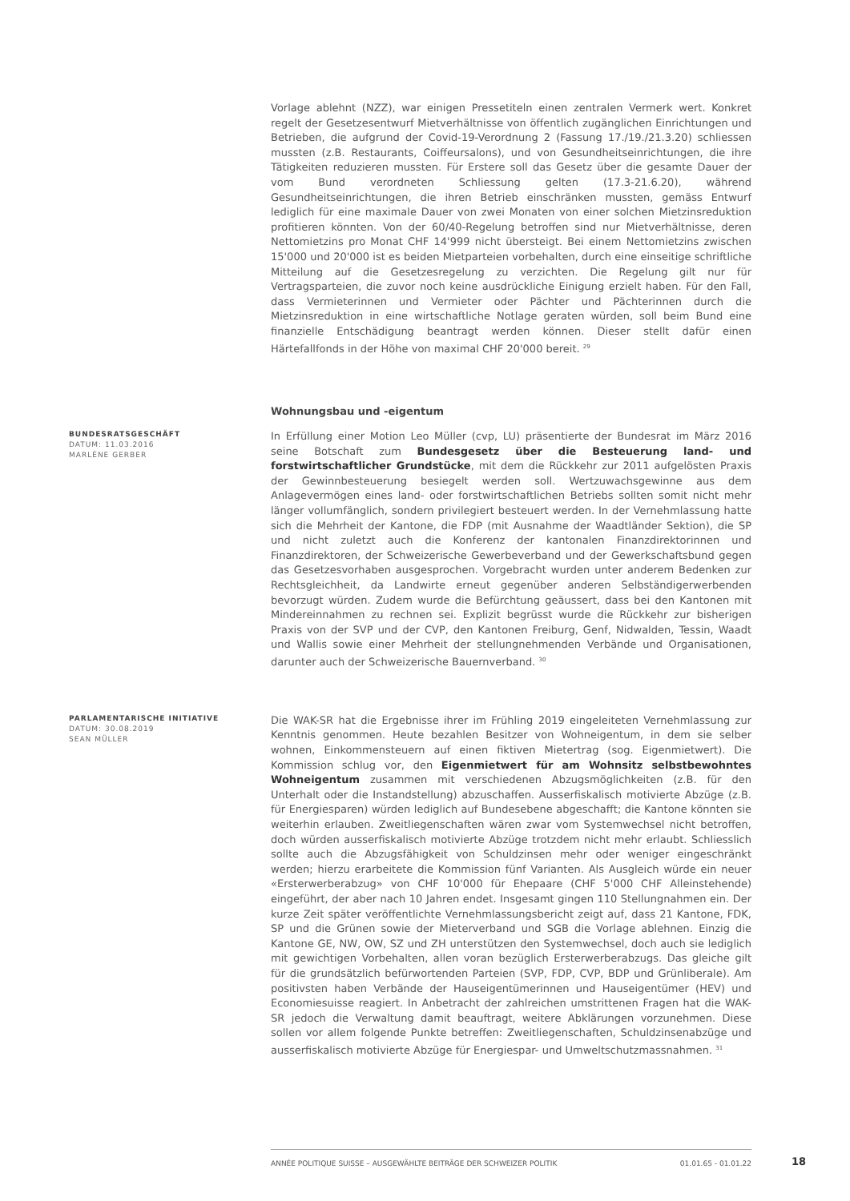Vorlage ablehnt (NZZ), war einigen Pressetiteln einen zentralen Vermerk wert. Konkret regelt der Gesetzesentwurf Mietverhältnisse von öffentlich zugänglichen Einrichtungen und Betrieben, die aufgrund der Covid-19-Verordnung 2 (Fassung 17./19./21.3.20) schliessen mussten (z.B. Restaurants, Coiffeursalons), und von Gesundheitseinrichtungen, die ihre Tätigkeiten reduzieren mussten. Für Erstere soll das Gesetz über die gesamte Dauer der vom Bund verordneten Schliessung gelten (17.3-21.6.20), während Gesundheitseinrichtungen, die ihren Betrieb einschränken mussten, gemäss Entwurf lediglich für eine maximale Dauer von zwei Monaten von einer solchen Mietzinsreduktion profitieren könnten. Von der 60/40-Regelung betroffen sind nur Mietverhältnisse, deren Nettomietzins pro Monat CHF 14'999 nicht übersteigt. Bei einem Nettomietzins zwischen 15'000 und 20'000 ist es beiden Mietparteien vorbehalten, durch eine einseitige schriftliche Mitteilung auf die Gesetzesregelung zu verzichten. Die Regelung gilt nur für Vertragsparteien, die zuvor noch keine ausdrückliche Einigung erzielt haben. Für den Fall, dass Vermieterinnen und Vermieter oder Pächter und Pächterinnen durch die Mietzinsreduktion in eine wirtschaftliche Notlage geraten würden, soll beim Bund eine finanzielle Entschädigung beantragt werden können. Dieser stellt dafür einen Härtefallfonds in der Höhe von maximal CHF 20'000 bereit. <sup>29</sup>
Wohnungsbau und -eigentum
BUNDESRATSGESCHÄFT
DATUM: 11.03.2016
MARLÈNE GERBER
In Erfüllung einer Motion Leo Müller (cvp, LU) präsentierte der Bundesrat im März 2016 seine Botschaft zum Bundesgesetz über die Besteuerung land- und forstwirtschaftlicher Grundstücke, mit dem die Rückkehr zur 2011 aufgelösten Praxis der Gewinnbesteuerung besiegelt werden soll. Wertzuwachsgewinne aus dem Anlagevermögen eines land- oder forstwirtschaftlichen Betriebs sollten somit nicht mehr länger vollumfänglich, sondern privilegiert besteuert werden. In der Vernehmlassung hatte sich die Mehrheit der Kantone, die FDP (mit Ausnahme der Waadtländer Sektion), die SP und nicht zuletzt auch die Konferenz der kantonalen Finanzdirektorinnen und Finanzdirektoren, der Schweizerische Gewerbeverband und der Gewerkschaftsbund gegen das Gesetzesvorhaben ausgesprochen. Vorgebracht wurden unter anderem Bedenken zur Rechtsgleichheit, da Landwirte erneut gegenüber anderen Selbständigerwerbenden bevorzugt würden. Zudem wurde die Befürchtung geäussert, dass bei den Kantonen mit Mindereinnahmen zu rechnen sei. Explizit begrüsst wurde die Rückkehr zur bisherigen Praxis von der SVP und der CVP, den Kantonen Freiburg, Genf, Nidwalden, Tessin, Waadt und Wallis sowie einer Mehrheit der stellungnehmenden Verbände und Organisationen, darunter auch der Schweizerische Bauernverband. <sup>30</sup>
PARLAMENTARISCHE INITIATIVE
DATUM: 30.08.2019
SEAN MÜLLER
Die WAK-SR hat die Ergebnisse ihrer im Frühling 2019 eingeleiteten Vernehmlassung zur Kenntnis genommen. Heute bezahlen Besitzer von Wohneigentum, in dem sie selber wohnen, Einkommensteuern auf einen fiktiven Mietertrag (sog. Eigenmietwert). Die Kommission schlug vor, den Eigenmietwert für am Wohnsitz selbstbewohntes Wohneigentum zusammen mit verschiedenen Abzugsmöglichkeiten (z.B. für den Unterhalt oder die Instandstellung) abzuschaffen. Ausserfiskalisch motivierte Abzüge (z.B. für Energiesparen) würden lediglich auf Bundesebene abgeschafft; die Kantone könnten sie weiterhin erlauben. Zweitliegenschaften wären zwar vom Systemwechsel nicht betroffen, doch würden ausserfiskalisch motivierte Abzüge trotzdem nicht mehr erlaubt. Schliesslich sollte auch die Abzugsfähigkeit von Schuldzinsen mehr oder weniger eingeschränkt werden; hierzu erarbeitete die Kommission fünf Varianten. Als Ausgleich würde ein neuer «Ersterwerberabzug» von CHF 10'000 für Ehepaare (CHF 5'000 CHF Alleinstehende) eingeführt, der aber nach 10 Jahren endet. Insgesamt gingen 110 Stellungnahmen ein. Der kurze Zeit später veröffentlichte Vernehmlassungsbericht zeigt auf, dass 21 Kantone, FDK, SP und die Grünen sowie der Mieterverband und SGB die Vorlage ablehnen. Einzig die Kantone GE, NW, OW, SZ und ZH unterstützen den Systemwechsel, doch auch sie lediglich mit gewichtigen Vorbehalten, allen voran bezüglich Ersterwerberabzugs. Das gleiche gilt für die grundsätzlich befürwortenden Parteien (SVP, FDP, CVP, BDP und Grünliberale). Am positivsten haben Verbände der Hauseigentümerinnen und Hauseigentümer (HEV) und Economiesuisse reagiert. In Anbetracht der zahlreichen umstrittenen Fragen hat die WAK-SR jedoch die Verwaltung damit beauftragt, weitere Abklärungen vorzunehmen. Diese sollen vor allem folgende Punkte betreffen: Zweitliegenschaften, Schuldzinsenabzüge und ausserfiskalisch motivierte Abzüge für Energiespar- und Umweltschutzmassnahmen. <sup>31</sup>
ANNÉE POLITIQUE SUISSE – AUSGEWÄHLTE BEITRÄGE DER SCHWEIZER POLITIK 01.01.65 - 01.01.22
18